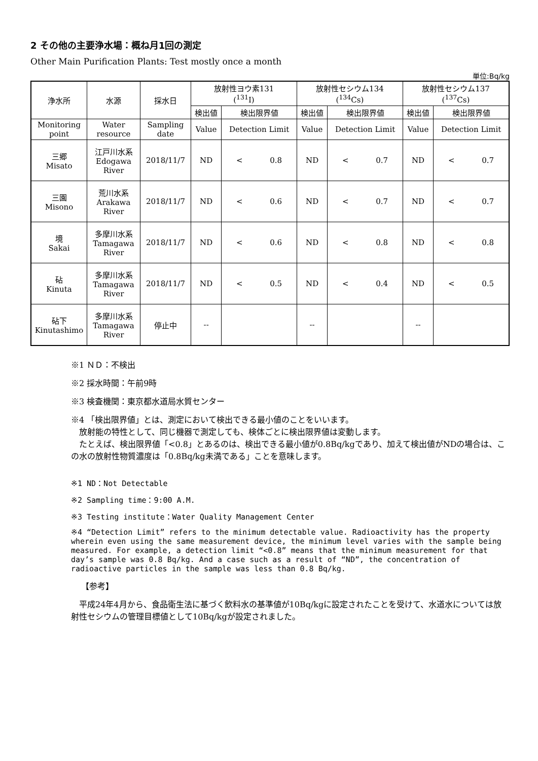2 その他の主要浄水場：概ね月1回の測定
Other Main Purification Plants: Test mostly once a month
単位:Bq/kg
| 浄水所 | 水源 | 採水日 | 放射性ヨウ素131 (<sup>131</sup>I) | | 放射性セシウム134 (<sup>134</sup>Cs) | | 放射性セシウム137 (<sup>137</sup>Cs) | |
| --- | --- | --- | --- | --- | --- | --- | --- | --- |
| | | | 検出値 | 検出限界値 | 検出値 | 検出限界値 | 検出値 | 検出限界値 |
| Monitoring point | Water resource | Sampling date | Value | Detection Limit | Value | Detection Limit | Value | Detection Limit |
| 三郷 Misato | 江戸川水系 Edogawa River | 2018/11/7 | ND | < 0.8 | ND | < 0.7 | ND | < 0.7 |
| 三園 Misono | 荒川水系 Arakawa River | 2018/11/7 | ND | < 0.6 | ND | < 0.7 | ND | < 0.7 |
| 境 Sakai | 多摩川水系 Tamagawa River | 2018/11/7 | ND | < 0.6 | ND | < 0.8 | ND | < 0.8 |
| 砧 Kinuta | 多摩川水系 Tamagawa River | 2018/11/7 | ND | < 0.5 | ND | < 0.4 | ND | < 0.5 |
| 砧下 Kinutashimo | 多摩川水系 Tamagawa River | 停止中 | -- | | -- | | -- | |
※1 ＮＤ：不検出
※2 採水時間：午前9時
※3 検査機関：東京都水道局水質センター
※4 「検出限界値」とは、測定において検出できる最小値のことをいいます。
　放射能の特性として、同じ機器で測定しても、検体ごとに検出限界値は変動します。
　たとえば、検出限界値「<0.8」とあるのは、検出できる最小値が0.8Bq/kgであり、加えて検出値がNDの場合は、この水の放射性物質濃度は「0.8Bq/kg未満である」ことを意味します。
※1 ND：Not Detectable
※2 Sampling time：9:00 A.M.
※3 Testing institute：Water Quality Management Center
※4 “Detection Limit” refers to the minimum detectable value. Radioactivity has the property wherein even using the same measurement device, the minimum level varies with the sample being measured. For example, a detection limit “<0.8” means that the minimum measurement for that day’s sample was 0.8 Bq/kg. And a case such as a result of “ND”, the concentration of radioactive particles in the sample was less than 0.8 Bq/kg.
【参考】
　平成24年4月から、食品衛生法に基づく飲料水の基準値が10Bq/kgに設定されたことを受けて、水道水については放射性セシウムの管理目標値として10Bq/kgが設定されました。